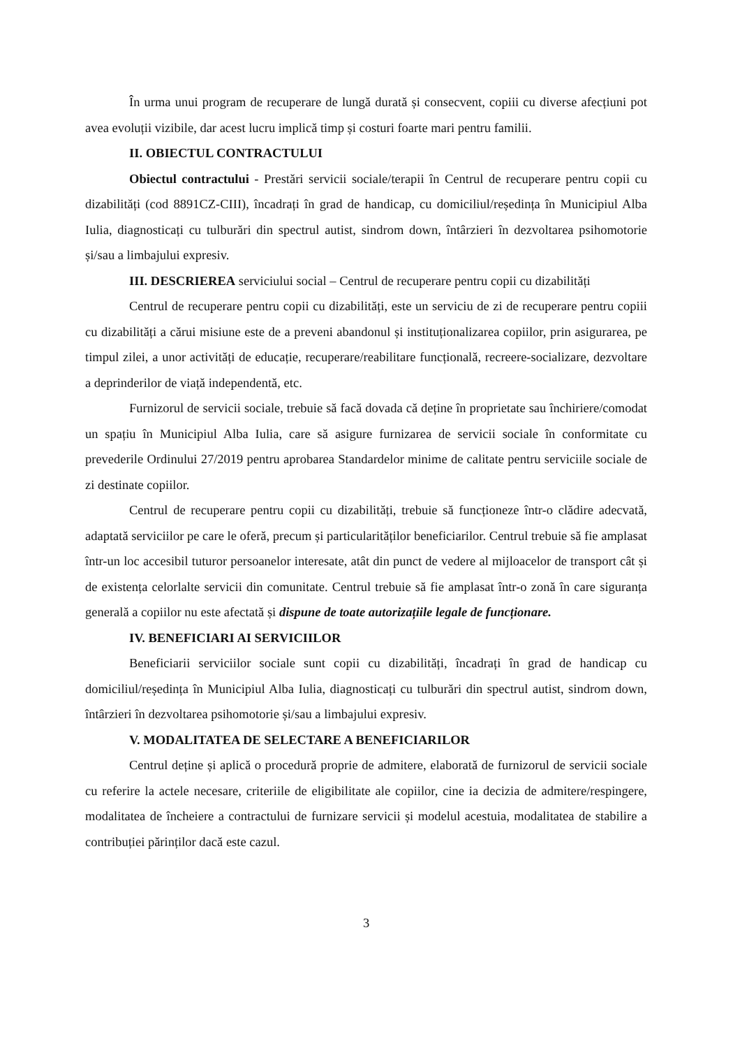În urma unui program de recuperare de lungă durată și consecvent, copiii cu diverse afecțiuni pot avea evoluții vizibile, dar acest lucru implică timp și costuri foarte mari pentru familii.
II. OBIECTUL CONTRACTULUI
Obiectul contractului - Prestări servicii sociale/terapii în Centrul de recuperare pentru copii cu dizabilități (cod 8891CZ-CIII), încadrați în grad de handicap, cu domiciliul/reședința în Municipiul Alba Iulia, diagnosticați cu tulburări din spectrul autist, sindrom down, întârzieri în dezvoltarea psihomotorie și/sau a limbajului expresiv.
III. DESCRIEREA serviciului social – Centrul de recuperare pentru copii cu dizabilități
Centrul de recuperare pentru copii cu dizabilități, este un serviciu de zi de recuperare pentru copiii cu dizabilități a cărui misiune este de a preveni abandonul și instituționalizarea copiilor, prin asigurarea, pe timpul zilei, a unor activități de educație, recuperare/reabilitare funcțională, recreere-socializare, dezvoltare a deprinderilor de viață independentă, etc.
Furnizorul de servicii sociale, trebuie să facă dovada că deține în proprietate sau închiriere/comodat un spațiu în Municipiul Alba Iulia, care să asigure furnizarea de servicii sociale în conformitate cu prevederile Ordinului 27/2019 pentru aprobarea Standardelor minime de calitate pentru serviciile sociale de zi destinate copiilor.
Centrul de recuperare pentru copii cu dizabilități, trebuie să funcționeze într-o clădire adecvată, adaptată serviciilor pe care le oferă, precum și particularităților beneficiarilor. Centrul trebuie să fie amplasat într-un loc accesibil tuturor persoanelor interesate, atât din punct de vedere al mijloacelor de transport cât și de existența celorlalte servicii din comunitate. Centrul trebuie să fie amplasat într-o zonă în care siguranța generală a copiilor nu este afectată și dispune de toate autorizațiile legale de funcționare.
IV. BENEFICIARI AI SERVICIILOR
Beneficiarii serviciilor sociale sunt copii cu dizabilități, încadrați în grad de handicap cu domiciliul/reședința în Municipiul Alba Iulia, diagnosticați cu tulburări din spectrul autist, sindrom down, întârzieri în dezvoltarea psihomotorie și/sau a limbajului expresiv.
V. MODALITATEA DE SELECTARE A BENEFICIARILOR
Centrul deține și aplică o procedură proprie de admitere, elaborată de furnizorul de servicii sociale cu referire la actele necesare, criteriile de eligibilitate ale copiilor, cine ia decizia de admitere/respingere, modalitatea de încheiere a contractului de furnizare servicii și modelul acestuia, modalitatea de stabilire a contribuției părinților dacă este cazul.
3